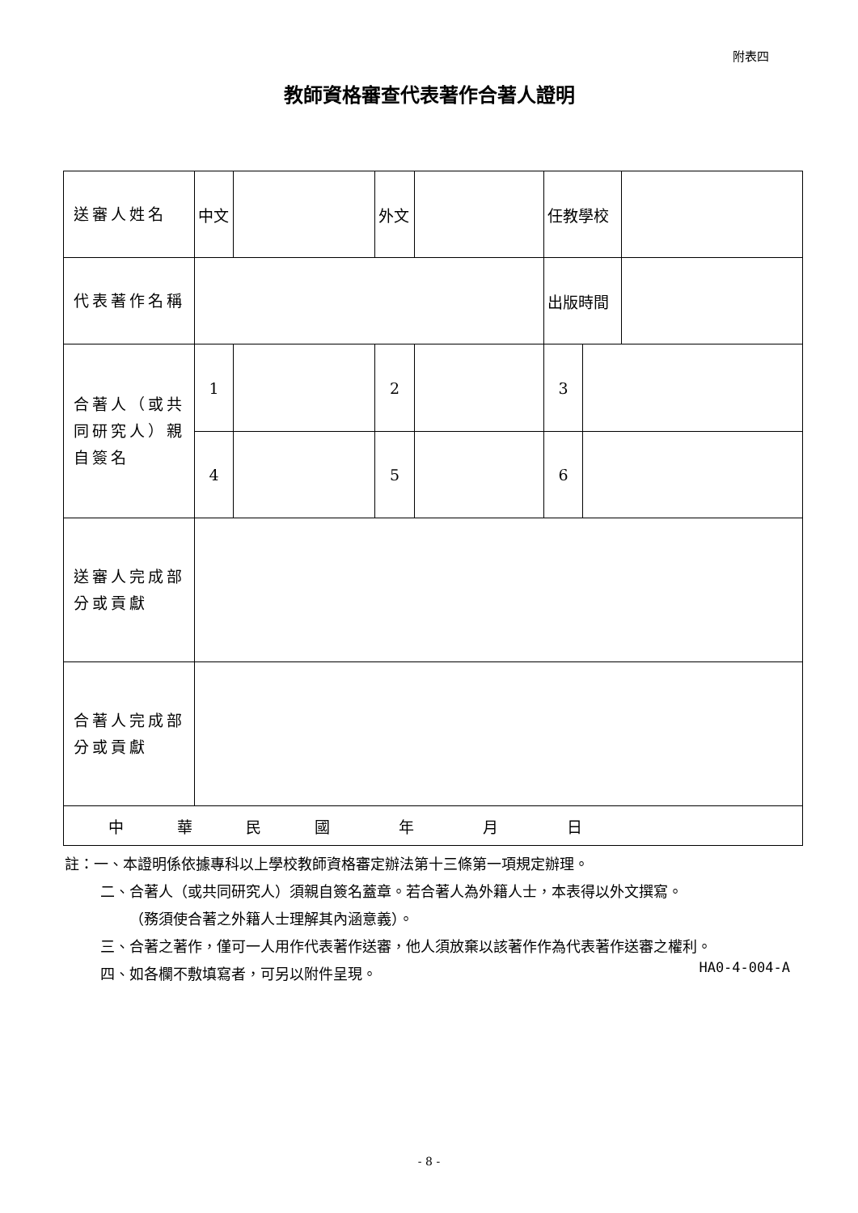附表四
教師資格審查代表著作合著人證明
| 送審人姓名 | 中文 | | 外文 | | 任教學校 | | |
| 代表著作名稱 | | | | | 出版時間 | | |
| 合著人（或共同研究人）親自簽名 | 1 | | 2 | | 3 | | |
| | 4 | | 5 | | 6 | | |
| 送審人完成部分或貢獻 | | | | | | | |
| 合著人完成部分或貢獻 | | | | | | | |
| 中 華 民 國 年 月 日 | | | | | | | |
註：一、本證明係依據專科以上學校教師資格審定辦法第十三條第一項規定辦理。
二、合著人（或共同研究人）須親自簽名蓋章。若合著人為外籍人士，本表得以外文撰寫。
（務須使合著之外籍人士理解其內涵意義）。
三、合著之著作，僅可一人用作代表著作送審，他人須放棄以該著作作為代表著作送審之權利。
四、如各欄不敷填寫者，可另以附件呈現。
HA0-4-004-A
- 8 -